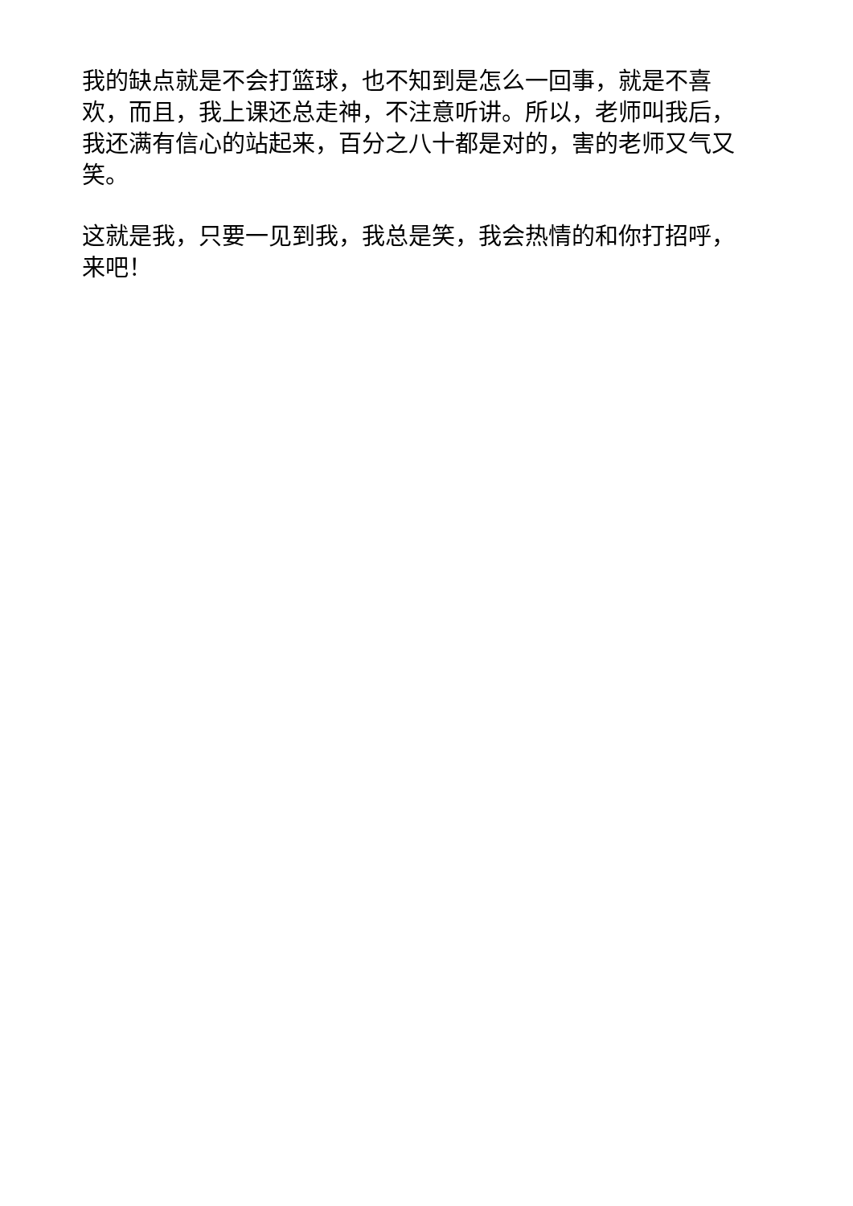我的缺点就是不会打篮球，也不知到是怎么一回事，就是不喜欢，而且，我上课还总走神，不注意听讲。所以，老师叫我后，我还满有信心的站起来，百分之八十都是对的，害的老师又气又笑。
这就是我，只要一见到我，我总是笑，我会热情的和你打招呼，来吧！